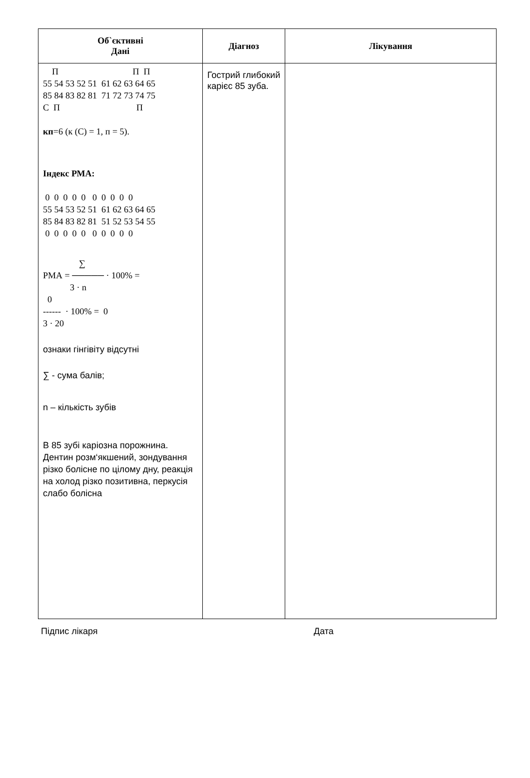| Об`єктивні Дані | Діагноз | Лікування |
| --- | --- | --- |
| П П П 55 54 53 52 51 61 62 63 64 65 85 84 83 82 81 71 72 73 74 75 С П П кп =6 (к (С) = 1, п = 5). Індекс РМА: 0 0 0 0 0 0 0 0 0 0 55 54 53 52 51 61 62 63 64 65 85 84 83 82 81 51 52 53 54 55 0 0 0 0 0 0 0 0 0 0 ∑ РМА = ───── · 100% = 3 · n 0 ------ · 100% = 0 3 · 20 ознаки гінгівіту відсутні ∑ - сума балів; n – кількість зубів В 85 зубі каріозна порожнина. Дентин розм‘якшений, зондування різко болісне по цілому дну, реакція на холод різко позитивна, перкусія слабо болісна | Гострий глибокий карієс 85 зуба. | |
Підпис лікаря Дата